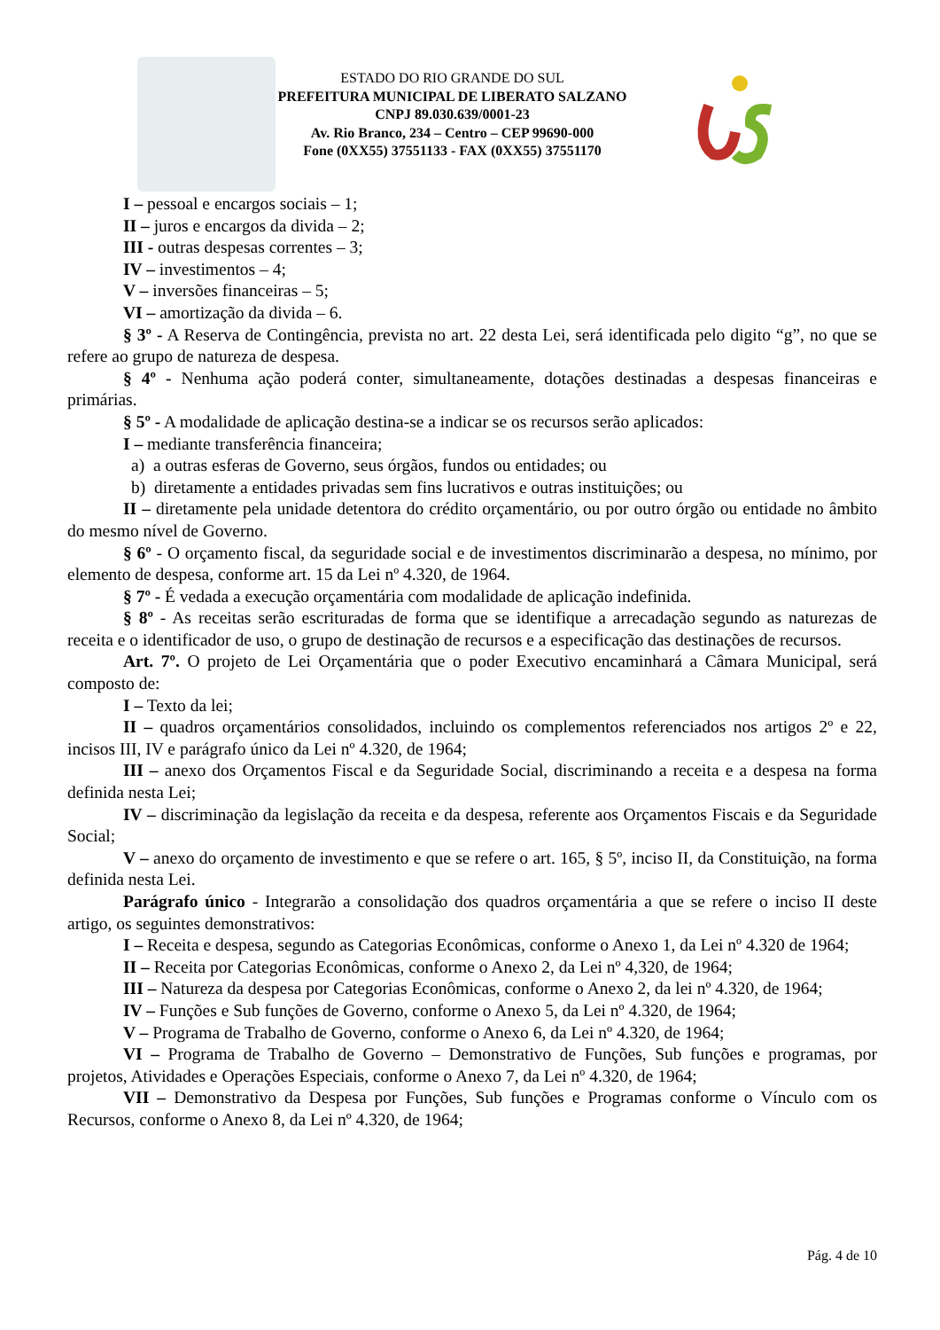ESTADO DO RIO GRANDE DO SUL
PREFEITURA MUNICIPAL DE LIBERATO SALZANO
CNPJ 89.030.639/0001-23
Av. Rio Branco, 234 – Centro – CEP 99690-000
Fone (0XX55) 37551133 - FAX (0XX55) 37551170
I – pessoal e encargos sociais – 1;
II – juros e encargos da divida – 2;
III - outras despesas correntes – 3;
IV – investimentos – 4;
V – inversões financeiras – 5;
VI – amortização da divida – 6.
§ 3º - A Reserva de Contingência, prevista no art. 22 desta Lei, será identificada pelo digito “g”, no que se refere ao grupo de natureza de despesa.
§ 4º - Nenhuma ação poderá conter, simultaneamente, dotações destinadas a despesas financeiras e primárias.
§ 5º - A modalidade de aplicação destina-se a indicar se os recursos serão aplicados:
I – mediante transferência financeira;
a) a outras esferas de Governo, seus órgãos, fundos ou entidades; ou
b) diretamente a entidades privadas sem fins lucrativos e outras instituições; ou
II – diretamente pela unidade detentora do crédito orçamentário, ou por outro órgão ou entidade no âmbito do mesmo nível de Governo.
§ 6º - O orçamento fiscal, da seguridade social e de investimentos discriminarão a despesa, no mínimo, por elemento de despesa, conforme art. 15 da Lei nº 4.320, de 1964.
§ 7º - É vedada a execução orçamentária com modalidade de aplicação indefinida.
§ 8º - As receitas serão escrituradas de forma que se identifique a arrecadação segundo as naturezas de receita e o identificador de uso, o grupo de destinação de recursos e a especificação das destinações de recursos.
Art. 7º. O projeto de Lei Orçamentária que o poder Executivo encaminhará a Câmara Municipal, será composto de:
I – Texto da lei;
II – quadros orçamentários consolidados, incluindo os complementos referenciados nos artigos 2º e 22, incisos III, IV e parágrafo único da Lei nº 4.320, de 1964;
III – anexo dos Orçamentos Fiscal e da Seguridade Social, discriminando a receita e a despesa na forma definida nesta Lei;
IV – discriminação da legislação da receita e da despesa, referente aos Orçamentos Fiscais e da Seguridade Social;
V – anexo do orçamento de investimento e que se refere o art. 165, § 5º, inciso II, da Constituição, na forma definida nesta Lei.
Parágrafo único - Integrarão a consolidação dos quadros orçamentária a que se refere o inciso II deste artigo, os seguintes demonstrativos:
I – Receita e despesa, segundo as Categorias Econômicas, conforme o Anexo 1, da Lei nº 4.320 de 1964;
II – Receita por Categorias Econômicas, conforme o Anexo 2, da Lei nº 4,320, de 1964;
III – Natureza da despesa por Categorias Econômicas, conforme o Anexo 2, da lei nº 4.320, de 1964;
IV – Funções e Sub funções de Governo, conforme o Anexo 5, da Lei nº 4.320, de 1964;
V – Programa de Trabalho de Governo, conforme o Anexo 6, da Lei nº 4.320, de 1964;
VI – Programa de Trabalho de Governo – Demonstrativo de Funções, Sub funções e programas, por projetos, Atividades e Operações Especiais, conforme o Anexo 7, da Lei nº 4.320, de 1964;
VII – Demonstrativo da Despesa por Funções, Sub funções e Programas conforme o Vínculo com os Recursos, conforme o Anexo 8, da Lei nº 4.320, de 1964;
Pág. 4 de 10